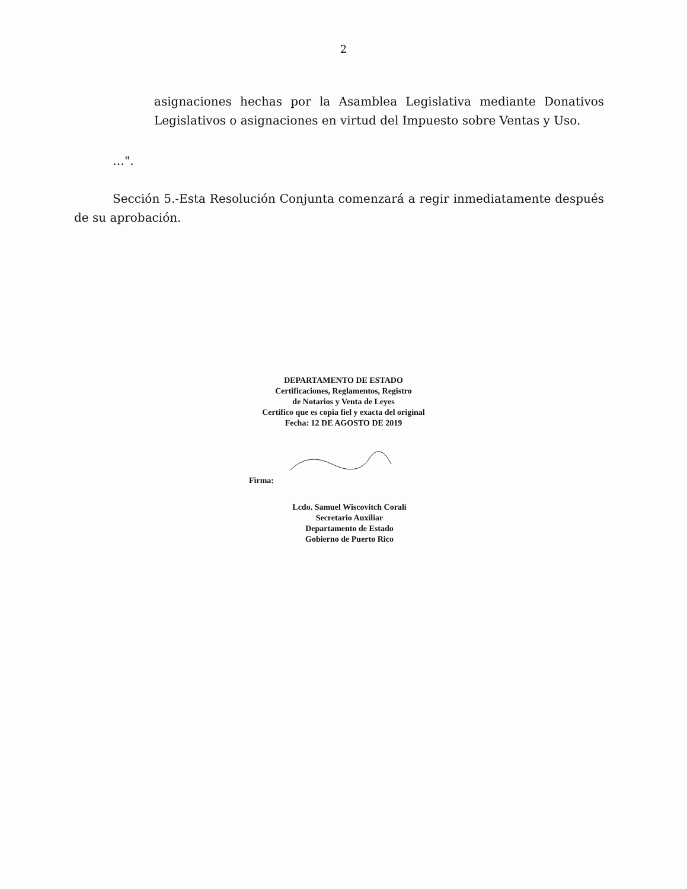2
asignaciones hechas por la Asamblea Legislativa mediante Donativos Legislativos o asignaciones en virtud del Impuesto sobre Ventas y Uso.
…".
Sección 5.-Esta Resolución Conjunta comenzará a regir inmediatamente después de su aprobación.
DEPARTAMENTO DE ESTADO
Certificaciones, Reglamentos, Registro
de Notarios y Venta de Leyes
Certifico que es copia fiel y exacta del original
Fecha: 12 DE AGOSTO DE 2019
Firma:
Lcdo. Samuel Wiscovitch Coralí
Secretario Auxiliar
Departamento de Estado
Gobierno de Puerto Rico